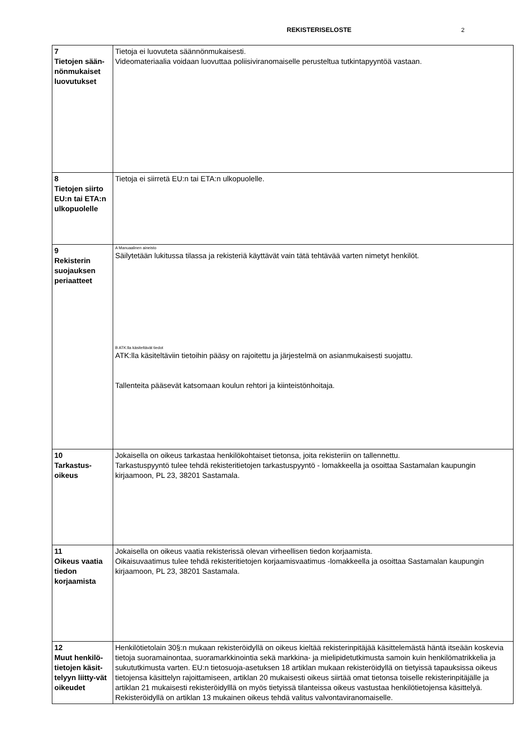REKISTERISELOSTE 2
| 7 Tietojen sään-nönmukaiset luovutukset | Tietoja ei luovuteta säännönmukaisesti. Videomateriaalia voidaan luovuttaa poliisiviranomaiselle perusteltua tutkintapyyntöä vastaan. |
| 8 Tietojen siirto EU:n tai ETA:n ulkopuolelle | Tietoja ei siirretä EU:n tai ETA:n ulkopuolelle. |
| 9 Rekisterin suojauksen periaatteet | A Manuaalinen aineisto Säilytetään lukitussa tilassa ja rekisteriä käyttävät vain tätä tehtävää varten nimetyt henkilöt. B ATK:lla käsiteltävät tiedot ATK:lla käsiteltäviin tietoihin pääsy on rajoitettu ja järjestelmä on asianmukaisesti suojattu. Tallenteita pääsevät katsomaan koulun rehtori ja kiinteistönhoitaja. |
| 10 Tarkastus-oikeus | Jokaisella on oikeus tarkastaa henkilökohtaiset tietonsa, joita rekisteriin on tallennettu. Tarkastuspyyntö tulee tehdä rekisteritietojen tarkastuspyyntö - lomakkeella ja osoittaa Sastamalan kaupungin kirjaamoon, PL 23, 38201 Sastamala. |
| 11 Oikeus vaatia tiedon korjaamista | Jokaisella on oikeus vaatia rekisterissä olevan virheellisen tiedon korjaamista. Oikaisuvaatimus tulee tehdä rekisteritietojen korjaamisvaatimus -lomakkeella ja osoittaa Sastamalan kaupungin kirjaamoon, PL 23, 38201 Sastamala. |
| 12 Muut henkilö-tietojen käsit-telyyn liitty-vät oikeudet | Henkilötietolain 30§:n mukaan rekisteröidyllä on oikeus kieltää rekisterinpitäjää käsittelemästä häntä itseään koskevia tietoja suoramainontaa, suoramarkkinointia sekä markkina- ja mielipidetutkimusta samoin kuin henkilömatrikkelia ja sukututkimusta varten. EU:n tietosuoja-asetuksen 18 artiklan mukaan rekisteröidyllä on tietyissä tapauksissa oikeus tietojensa käsittelyn rajoittamiseen, artiklan 20 mukaisesti oikeus siirtää omat tietonsa toiselle rekisterinpitäjälle ja artiklan 21 mukaisesti rekisteröidylllä on myös tietyissä tilanteissa oikeus vastustaa henkilötietojensa käsittelyä. Rekisteröidyllä on artiklan 13 mukainen oikeus tehdä valitus valvontaviranomaiselle. |